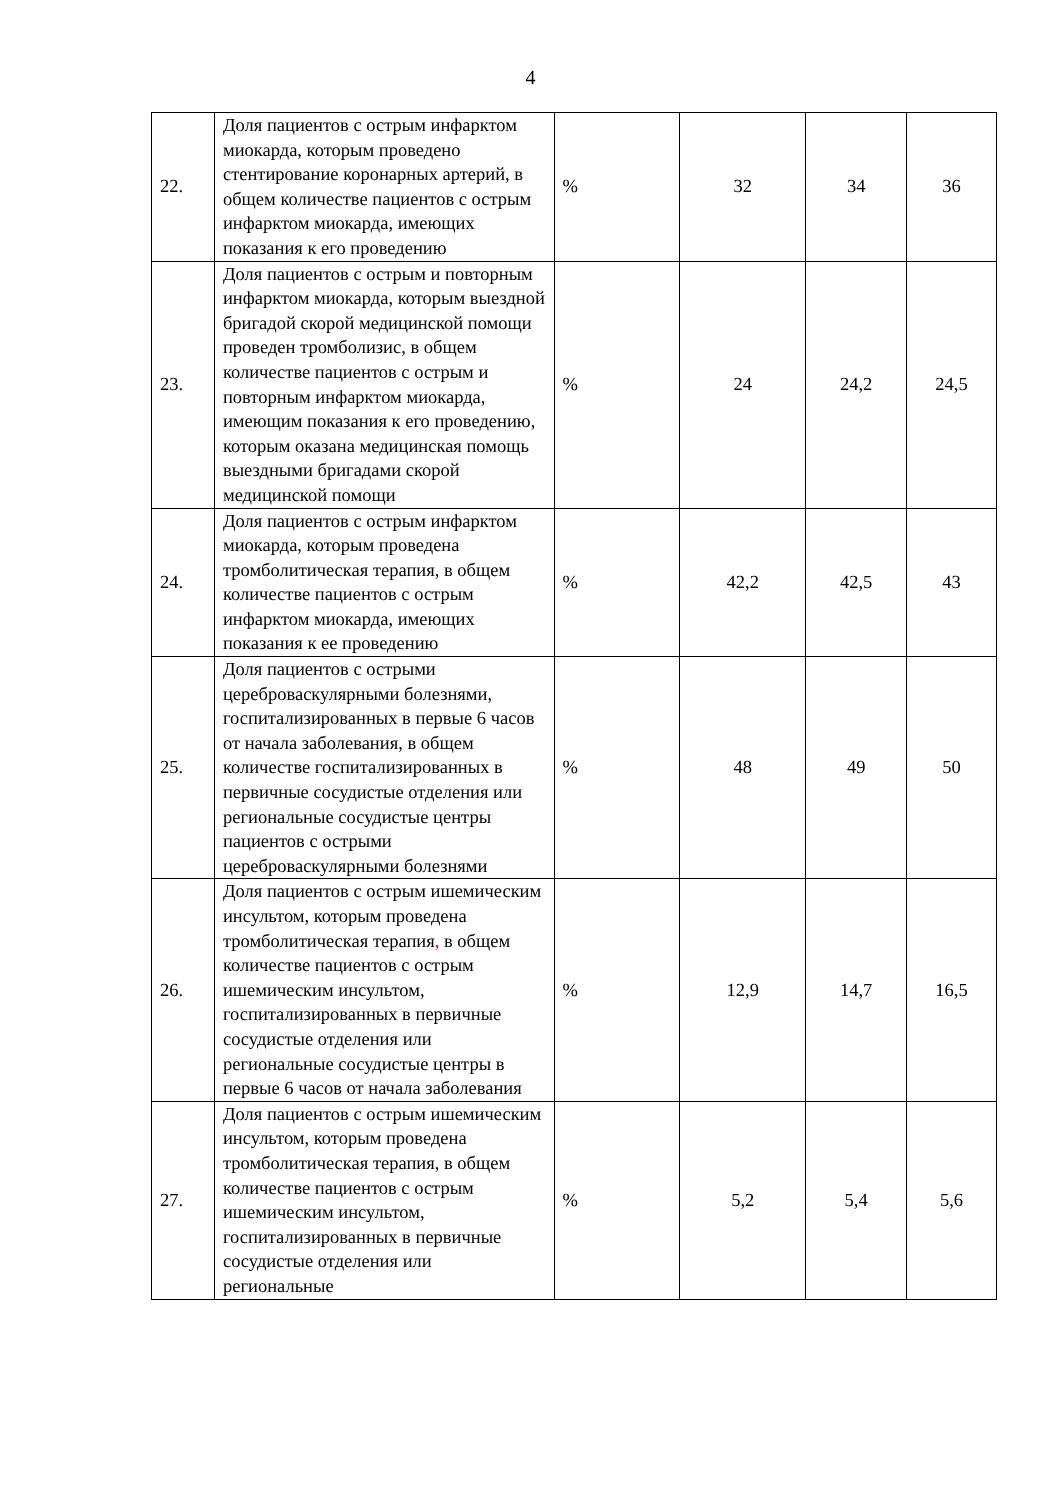4
| 22. | Доля пациентов с острым инфарктом миокарда, которым проведено стентирование коронарных артерий, в общем количестве пациентов с острым инфарктом миокарда, имеющих показания к его проведению | % | 32 | 34 | 36 |
| 23. | Доля пациентов с острым и повторным инфарктом миокарда, которым выездной бригадой скорой медицинской помощи проведен тромболизис, в общем количестве пациентов с острым и повторным инфарктом миокарда, имеющим показания к его проведению, которым оказана медицинская помощь выездными бригадами скорой медицинской помощи | % | 24 | 24,2 | 24,5 |
| 24. | Доля пациентов с острым инфарктом миокарда, которым проведена тромболитическая терапия, в общем количестве пациентов с острым инфарктом миокарда, имеющих показания к ее проведению | % | 42,2 | 42,5 | 43 |
| 25. | Доля пациентов с острыми цереброваскулярными болезнями, госпитализированных в первые 6 часов от начала заболевания, в общем количестве госпитализированных в первичные сосудистые отделения или региональные сосудистые центры пациентов с острыми цереброваскулярными болезнями | % | 48 | 49 | 50 |
| 26. | Доля пациентов с острым ишемическим инсультом, которым проведена тромболитическая терапия , в общем количестве пациентов с острым ишемическим инсультом, госпитализированных в первичные сосудистые отделения или региональные сосудистые центры в первые 6 часов от начала заболевания | % | 12,9 | 14,7 | 16,5 |
| 27. | Доля пациентов с острым ишемическим инсультом, которым проведена тромболитическая терапия, в общем количестве пациентов с острым ишемическим инсультом, госпитализированных в первичные сосудистые отделения или региональные | % | 5,2 | 5,4 | 5,6 |